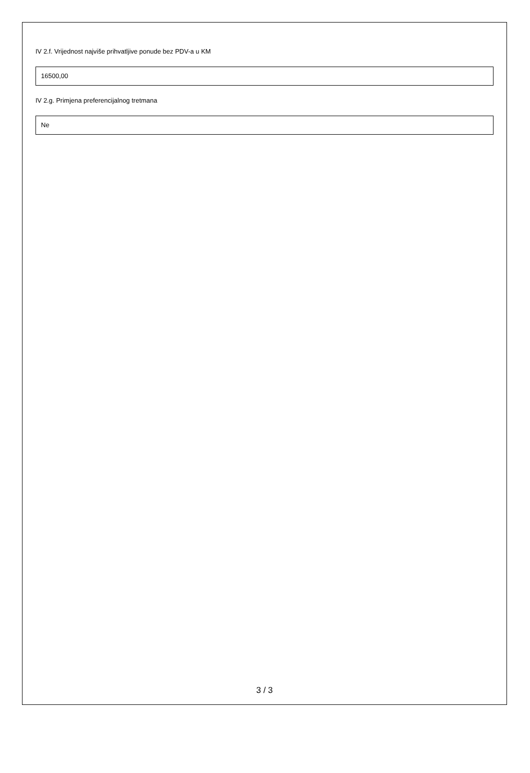IV 2.f. Vrijednost najviše prihvatljive ponude bez PDV-a u KM
16500,00
IV 2.g. Primjena preferencijalnog tretmana
Ne
3 / 3